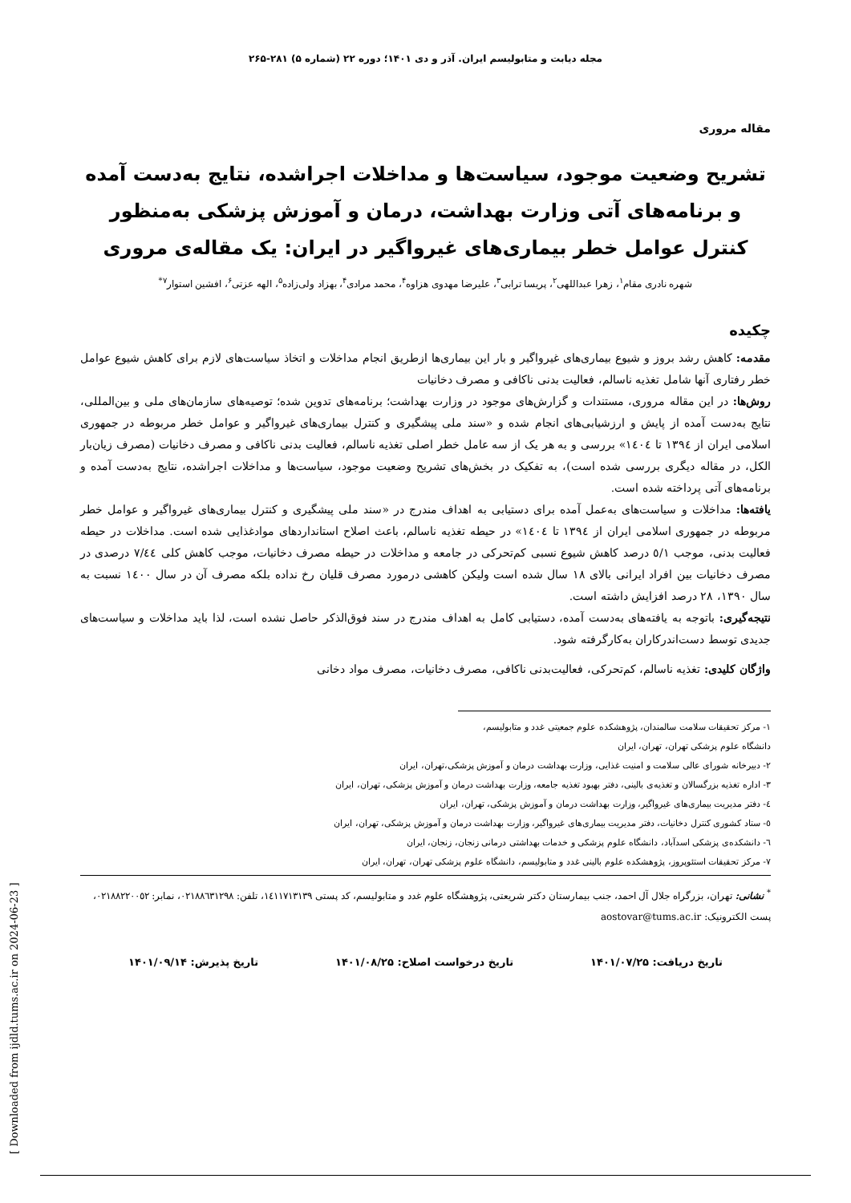مجله دیابت و متابولیسم ایران. آذر و دی ۱۴۰۱؛ دوره ۲۲ (شماره ۵) ۲۸۱-۲۶۵
مقاله مروری
تشریح وضعیت موجود، سیاست‌ها و مداخلات اجراشده، نتایج به‌دست آمده و برنامه‌های آتی وزارت بهداشت، درمان و آموزش پزشکی به‌منظور کنترل عوامل خطر بیماری‌های غیرواگیر در ایران: یک مقاله‌ی مروری
شهره نادری مقام<sup>۱</sup>، زهرا عبداللهی<sup>۲</sup>، پریسا ترابی<sup>۳</sup>، علیرضا مهدوی هزاوه<sup>۴</sup>، محمد مرادی<sup>۴</sup>، بهزاد ولی‌زاده<sup>۵</sup>، الهه عزتی<sup>۶</sup>، افشین استوار<sup>۷*</sup>
چکیده
مقدمه: کاهش رشد بروز و شیوع بیماری‌های غیرواگیر و بار این بیماری‌ها ازطریق انجام مداخلات و اتخاذ سیاست‌های لازم برای کاهش شیوع عوامل خطر رفتاری آنها شامل تغذیه ناسالم، فعالیت بدنی ناکافی و مصرف دخانیات
روش‌ها: در این مقاله مروری، مستندات و گزارش‌های موجود در وزارت بهداشت؛ برنامه‌های تدوین شده؛ توصیه‌های سازمان‌های ملی و بین‌المللی، نتایج به‌دست آمده از پایش و ارزشیابی‌های انجام شده و «سند ملی پیشگیری و کنترل بیماری‌های غیرواگیر و عوامل خطر مربوطه در جمهوری اسلامی ایران از ۱۳۹٤ تا ۱٤۰٤» بررسی و به هر یک از سه عامل خطر اصلی تغذیه ناسالم، فعالیت بدنی ناکافی و مصرف دخانیات (مصرف زیان‌بار الکل، در مقاله دیگری بررسی شده است)، به تفکیک در بخش‌های تشریح وضعیت موجود، سیاست‌ها و مداخلات اجراشده، نتایج به‌دست آمده و برنامه‌های آتی پرداخته شده است.
یافته‌ها: مداخلات و سیاست‌های به‌عمل آمده برای دستیابی به اهداف مندرج در «سند ملی پیشگیری و کنترل بیماری‌های غیرواگیر و عوامل خطر مربوطه در جمهوری اسلامی ایران از ۱۳۹٤ تا ۱٤۰٤» در حیطه تغذیه ناسالم، باعث اصلاح استانداردهای موادغذایی شده است. مداخلات در حیطه فعالیت بدنی، موجب ٥/۱ درصد کاهش شیوع نسبی کم‌تحرکی در جامعه و مداخلات در حیطه مصرف دخانیات، موجب کاهش کلی ۷/٤٤ درصدی در مصرف دخانیات بین افراد ایرانی بالای ۱۸ سال شده است ولیکن کاهشی درمورد مصرف قلیان رخ نداده بلکه مصرف آن در سال ۱٤۰۰ نسبت به سال ۱۳۹۰، ۲۸ درصد افزایش داشته است.
نتیجه‌گیری: باتوجه به یافته‌های به‌دست آمده، دستیابی کامل به اهداف مندرج در سند فوق‌الذکر حاصل نشده است، لذا باید مداخلات و سیاست‌های جدیدی توسط دست‌اندرکاران به‌کارگرفته شود.
واژگان کلیدی: تغذیه ناسالم، کم‌تحرکی، فعالیت‌بدنی ناکافی، مصرف دخانیات، مصرف مواد دخانی
۱- مرکز تحقیقات سلامت سالمندان، پژوهشکده علوم جمعیتی غدد و متابولیسم، دانشگاه علوم پزشکی تهران، تهران، ایران
۲- دبیرخانه شورای عالی سلامت و امنیت غذایی، وزارت بهداشت درمان و آموزش پزشکی،تهران، ایران
۳- اداره تغذیه بزرگسالان و تغذیه‌ی بالینی، دفتر بهبود تغذیه جامعه، وزارت بهداشت درمان و آموزش پزشکی، تهران، ایران
٤- دفتر مدیریت بیماری‌های غیرواگیر، وزارت بهداشت درمان و آموزش پزشکی، تهران، ایران
٥- ستاد کشوری کنترل دخانیات، دفتر مدیریت بیماری‌های غیرواگیر، وزارت بهداشت درمان و آموزش پزشکی، تهران، ایران
٦- دانشکده‌ی پزشکی اسدآباد، دانشگاه علوم پزشکی و خدمات بهداشتی درمانی زنجان، زنجان، ایران
۷- مرکز تحقیقات استئوپروز، پژوهشکده علوم بالینی غدد و متابولیسم، دانشگاه علوم پزشکی تهران، تهران، ایران
<sup>*</sup> نشانی: تهران، بزرگراه جلال آل احمد، جنب بیمارستان دکتر شریعتی، پژوهشگاه علوم غدد و متابولیسم، کد پستی ۱٤۱۱۷۱۳۱۳۹، تلفن: ۰۲۱۸۸٦۳۱۲۹۸، نمابر: ۰۲۱۸۸۲۲۰۰٥۲، پست الکترونیک: aostovar@tums.ac.ir
تاریخ دریافت: ۱۴۰۱/۰۷/۲۵ تاریخ درخواست اصلاح: ۱۴۰۱/۰۸/۲۵ تاریخ پذیرش: ۱۴۰۱/۰۹/۱۴
[ Downloaded from ijdld.tums.ac.ir on 2024-06-23 ]